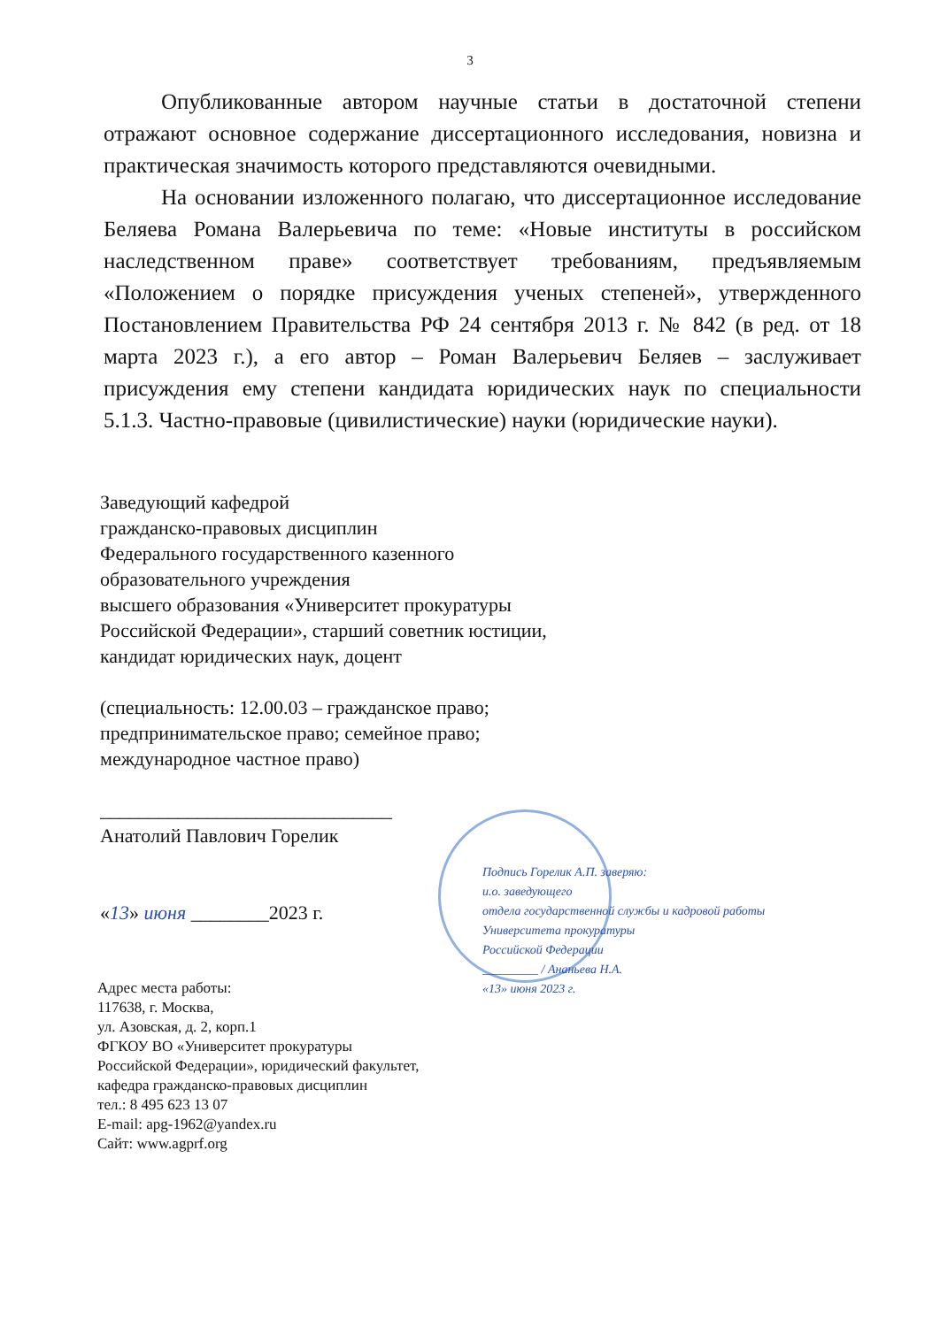3
Опубликованные автором научные статьи в достаточной степени отражают основное содержание диссертационного исследования, новизна и практическая значимость которого представляются очевидными.
На основании изложенного полагаю, что диссертационное исследование Беляева Романа Валерьевича по теме: «Новые институты в российском наследственном праве» соответствует требованиям, предъявляемым «Положением о порядке присуждения ученых степеней», утвержденного Постановлением Правительства РФ 24 сентября 2013 г. № 842 (в ред. от 18 марта 2023 г.), а его автор – Роман Валерьевич Беляев – заслуживает присуждения ему степени кандидата юридических наук по специальности 5.1.3. Частно-правовые (цивилистические) науки (юридические науки).
Заведующий кафедрой
гражданско-правовых дисциплин
Федерального государственного казенного
образовательного учреждения
высшего образования «Университет прокуратуры
Российской Федерации», старший советник юстиции,
кандидат юридических наук, доцент
(специальность: 12.00.03 – гражданское право;
предпринимательское право; семейное право;
международное частное право)
______________________________
Анатолий Павлович Горелик
«13» июня ________2023 г.
Подпись Горелик А.П. заверяю:
и.о. заведующего
отдела государственной службы и кадровой работы
Университета прокуратуры
Российской Федерации
_________ / Ананьева Н.А.
«13» июня 2023 г.
Адрес места работы:
117638, г. Москва,
ул. Азовская, д. 2, корп.1
ФГКОУ ВО «Университет прокуратуры
Российской Федерации», юридический факультет,
кафедра гражданско-правовых дисциплин
тел.: 8 495 623 13 07
E-mail: apg-1962@yandex.ru
Сайт: www.agprf.org